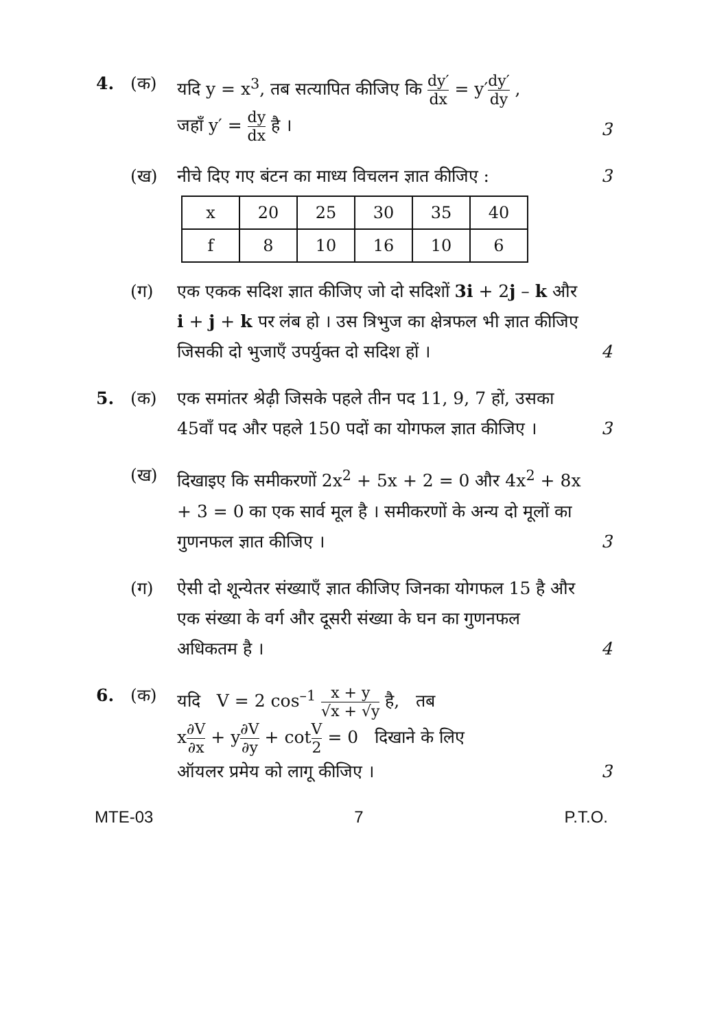4. (क) यदि y = x<sup>3</sup>, तब सत्यापित कीजिए कि dy′ dx = y′dy′ dy ,
जहाँ y′ = dy dx है ।
3
(ख) नीचे दिए गए बंटन का माध्य विचलन ज्ञात कीजिए :
3
| x | 20 | 25 | 30 | 35 | 40 |
| f | 8 | 10 | 16 | 10 | 6 |
(ग) एक एकक सदिश ज्ञात कीजिए जो दो सदिशों 3i + 2j – k और i + j + k पर लंब हो । उस त्रिभुज का क्षेत्रफल भी ज्ञात कीजिए जिसकी दो भुजाएँ उपर्युक्त दो सदिश हों ।
4
5. (क) एक समांतर श्रेढ़ी जिसके पहले तीन पद 11, 9, 7 हों, उसका 45वाँ पद और पहले 150 पदों का योगफल ज्ञात कीजिए ।
3
(ख) दिखाइए कि समीकरणों 2x<sup>2</sup> + 5x + 2 = 0 और 4x<sup>2</sup> + 8x + 3 = 0 का एक सार्व मूल है । समीकरणों के अन्य दो मूलों का गुणनफल ज्ञात कीजिए ।
3
(ग) ऐसी दो शून्येतर संख्याएँ ज्ञात कीजिए जिनका योगफल 15 है और एक संख्या के वर्ग और दूसरी संख्या के घन का गुणनफल अधिकतम है ।
4
6. (क) यदि V = 2 cos<sup>–1</sup> x + y √x + √y है, तब
x∂V ∂x + y∂V ∂y + cotV 2 = 0 दिखाने के लिए
ऑयलर प्रमेय को लागू कीजिए ।
3
MTE-03 7 P.T.O.